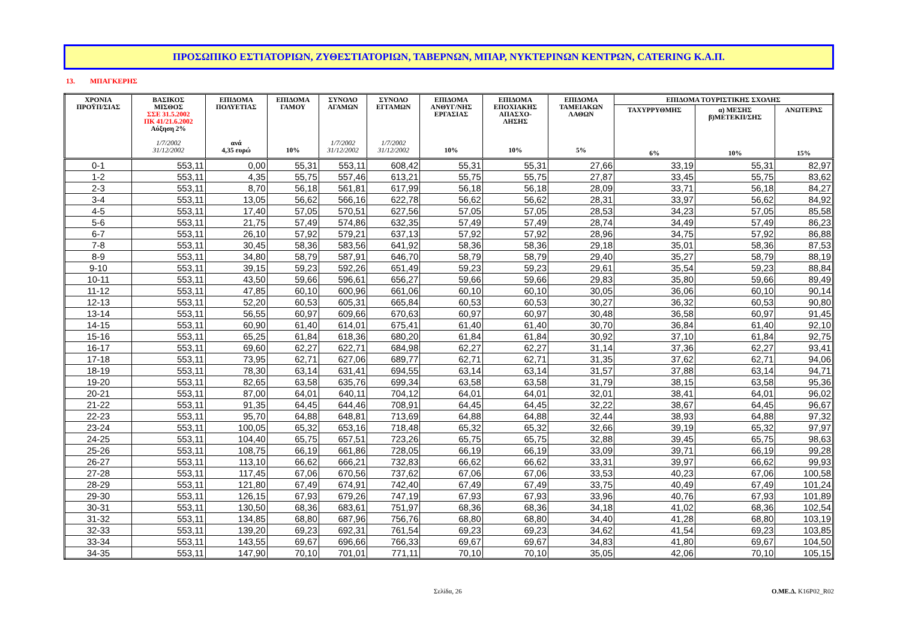ΠΡΟΣΩΠΙΚΟ ΕΣΤΙΑΤΟΡΙΩΝ, ΖΥΘΕΣΤΙΑΤΟΡΙΩΝ, ΤΑΒΕΡΝΩΝ, ΜΠΑΡ, ΝΥΚΤΕΡΙΝΩΝ ΚΕΝΤΡΩΝ, CATERING Κ.Α.Π.
13. ΜΠΑΓΚΕΡΗΣ
| ΧΡΟΝΙΑ ΠΡΟΫΠ/ΣΙΑΣ | ΒΑΣΙΚΟΣ ΜΙΣΘΟΣ ΣΣΕ 31.5.2002 ΠΚ 41/21.6.2002 Αύξηση 2% 1/7/2002 31/12/2002 | ΕΠΙΔΟΜΑ ΠΟΛΥΕΤΙΑΣ ανά 4,35 ευρώ | ΕΠΙΔΟΜΑ ΓΑΜΟΥ 10% | ΣΥΝΟΛΟ ΑΓΑΜΩΝ 1/7/2002 31/12/2002 | ΣΥΝΟΛΟ ΕΓΓΑΜΩΝ 1/7/2002 31/12/2002 | ΕΠΙΔΟΜΑ ΑΝΘΥΓ/ΝΗΣ ΕΡΓΑΣΙΑΣ 10% | ΕΠΙΔΟΜΑ ΕΠΟΧΙΑΚΗΣ ΑΠΑΣΧΟ- ΛΗΣΗΣ 10% | ΕΠΙΔΟΜΑ ΤΑΜΕΙΑΚΩΝ ΛΑΘΩΝ 5% | ΕΠΙΔΟΜΑ ΤΟΥΡΙΣΤΙΚΗΣ ΣΧΟΛΗΣ | | |
| --- | --- | --- | --- | --- | --- | --- | --- | --- | --- | --- | --- |
| | | | | | | | | | ΤΑΧΥΡΡΥΘΜΗΣ 6% | α) ΜΕΣΗΣ β)ΜΕΤΕΚΠ/ΣΗΣ 10% | ΑΝΩΤΕΡΑΣ 15% |
| 0-1 | 553,11 | 0,00 | 55,31 | 553,11 | 608,42 | 55,31 | 55,31 | 27,66 | 33,19 | 55,31 | 82,97 |
| 1-2 | 553,11 | 4,35 | 55,75 | 557,46 | 613,21 | 55,75 | 55,75 | 27,87 | 33,45 | 55,75 | 83,62 |
| 2-3 | 553,11 | 8,70 | 56,18 | 561,81 | 617,99 | 56,18 | 56,18 | 28,09 | 33,71 | 56,18 | 84,27 |
| 3-4 | 553,11 | 13,05 | 56,62 | 566,16 | 622,78 | 56,62 | 56,62 | 28,31 | 33,97 | 56,62 | 84,92 |
| 4-5 | 553,11 | 17,40 | 57,05 | 570,51 | 627,56 | 57,05 | 57,05 | 28,53 | 34,23 | 57,05 | 85,58 |
| 5-6 | 553,11 | 21,75 | 57,49 | 574,86 | 632,35 | 57,49 | 57,49 | 28,74 | 34,49 | 57,49 | 86,23 |
| 6-7 | 553,11 | 26,10 | 57,92 | 579,21 | 637,13 | 57,92 | 57,92 | 28,96 | 34,75 | 57,92 | 86,88 |
| 7-8 | 553,11 | 30,45 | 58,36 | 583,56 | 641,92 | 58,36 | 58,36 | 29,18 | 35,01 | 58,36 | 87,53 |
| 8-9 | 553,11 | 34,80 | 58,79 | 587,91 | 646,70 | 58,79 | 58,79 | 29,40 | 35,27 | 58,79 | 88,19 |
| 9-10 | 553,11 | 39,15 | 59,23 | 592,26 | 651,49 | 59,23 | 59,23 | 29,61 | 35,54 | 59,23 | 88,84 |
| 10-11 | 553,11 | 43,50 | 59,66 | 596,61 | 656,27 | 59,66 | 59,66 | 29,83 | 35,80 | 59,66 | 89,49 |
| 11-12 | 553,11 | 47,85 | 60,10 | 600,96 | 661,06 | 60,10 | 60,10 | 30,05 | 36,06 | 60,10 | 90,14 |
| 12-13 | 553,11 | 52,20 | 60,53 | 605,31 | 665,84 | 60,53 | 60,53 | 30,27 | 36,32 | 60,53 | 90,80 |
| 13-14 | 553,11 | 56,55 | 60,97 | 609,66 | 670,63 | 60,97 | 60,97 | 30,48 | 36,58 | 60,97 | 91,45 |
| 14-15 | 553,11 | 60,90 | 61,40 | 614,01 | 675,41 | 61,40 | 61,40 | 30,70 | 36,84 | 61,40 | 92,10 |
| 15-16 | 553,11 | 65,25 | 61,84 | 618,36 | 680,20 | 61,84 | 61,84 | 30,92 | 37,10 | 61,84 | 92,75 |
| 16-17 | 553,11 | 69,60 | 62,27 | 622,71 | 684,98 | 62,27 | 62,27 | 31,14 | 37,36 | 62,27 | 93,41 |
| 17-18 | 553,11 | 73,95 | 62,71 | 627,06 | 689,77 | 62,71 | 62,71 | 31,35 | 37,62 | 62,71 | 94,06 |
| 18-19 | 553,11 | 78,30 | 63,14 | 631,41 | 694,55 | 63,14 | 63,14 | 31,57 | 37,88 | 63,14 | 94,71 |
| 19-20 | 553,11 | 82,65 | 63,58 | 635,76 | 699,34 | 63,58 | 63,58 | 31,79 | 38,15 | 63,58 | 95,36 |
| 20-21 | 553,11 | 87,00 | 64,01 | 640,11 | 704,12 | 64,01 | 64,01 | 32,01 | 38,41 | 64,01 | 96,02 |
| 21-22 | 553,11 | 91,35 | 64,45 | 644,46 | 708,91 | 64,45 | 64,45 | 32,22 | 38,67 | 64,45 | 96,67 |
| 22-23 | 553,11 | 95,70 | 64,88 | 648,81 | 713,69 | 64,88 | 64,88 | 32,44 | 38,93 | 64,88 | 97,32 |
| 23-24 | 553,11 | 100,05 | 65,32 | 653,16 | 718,48 | 65,32 | 65,32 | 32,66 | 39,19 | 65,32 | 97,97 |
| 24-25 | 553,11 | 104,40 | 65,75 | 657,51 | 723,26 | 65,75 | 65,75 | 32,88 | 39,45 | 65,75 | 98,63 |
| 25-26 | 553,11 | 108,75 | 66,19 | 661,86 | 728,05 | 66,19 | 66,19 | 33,09 | 39,71 | 66,19 | 99,28 |
| 26-27 | 553,11 | 113,10 | 66,62 | 666,21 | 732,83 | 66,62 | 66,62 | 33,31 | 39,97 | 66,62 | 99,93 |
| 27-28 | 553,11 | 117,45 | 67,06 | 670,56 | 737,62 | 67,06 | 67,06 | 33,53 | 40,23 | 67,06 | 100,58 |
| 28-29 | 553,11 | 121,80 | 67,49 | 674,91 | 742,40 | 67,49 | 67,49 | 33,75 | 40,49 | 67,49 | 101,24 |
| 29-30 | 553,11 | 126,15 | 67,93 | 679,26 | 747,19 | 67,93 | 67,93 | 33,96 | 40,76 | 67,93 | 101,89 |
| 30-31 | 553,11 | 130,50 | 68,36 | 683,61 | 751,97 | 68,36 | 68,36 | 34,18 | 41,02 | 68,36 | 102,54 |
| 31-32 | 553,11 | 134,85 | 68,80 | 687,96 | 756,76 | 68,80 | 68,80 | 34,40 | 41,28 | 68,80 | 103,19 |
| 32-33 | 553,11 | 139,20 | 69,23 | 692,31 | 761,54 | 69,23 | 69,23 | 34,62 | 41,54 | 69,23 | 103,85 |
| 33-34 | 553,11 | 143,55 | 69,67 | 696,66 | 766,33 | 69,67 | 69,67 | 34,83 | 41,80 | 69,67 | 104,50 |
| 34-35 | 553,11 | 147,90 | 70,10 | 701,01 | 771,11 | 70,10 | 70,10 | 35,05 | 42,06 | 70,10 | 105,15 |
Σελίδα, 26 Ο.ΜΕ.Δ. Κ16Ρ02_R02